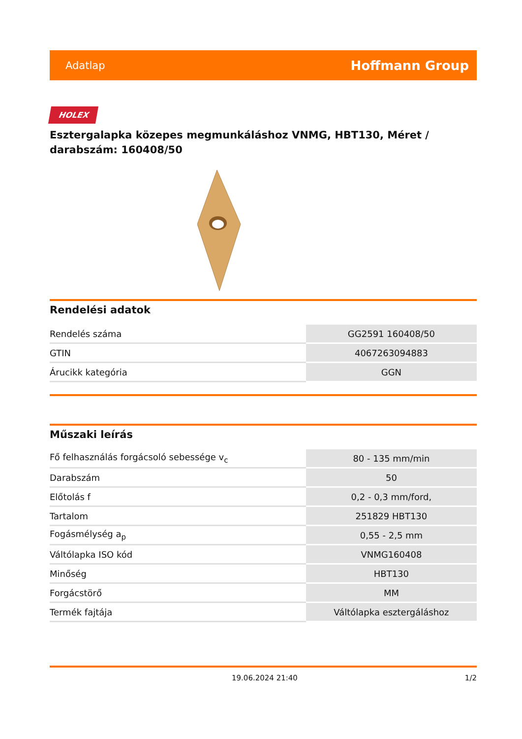Adatlap Hoffmann Group
HOLEX
Esztergalapka közepes megmunkáláshoz VNMG, HBT130, Méret / darabszám: 160408/50
Rendelési adatok
| Rendelés száma | GG2591 160408/50 |
| GTIN | 4067263094883 |
| Árucikk kategória | GGN |
Műszaki leírás
| Fő felhasználás forgácsoló sebessége v<sub>c</sub> | 80 - 135 mm/min |
| Darabszám | 50 |
| Előtolás f | 0,2 - 0,3 mm/ford, |
| Tartalom | 251829 HBT130 |
| Fogásmélység a<sub>p</sub> | 0,55 - 2,5 mm |
| Váltólapka ISO kód | VNMG160408 |
| Minőség | HBT130 |
| Forgácstörő | MM |
| Termék fajtája | Váltólapka esztergáláshoz |
19.06.2024 21:40 1/2